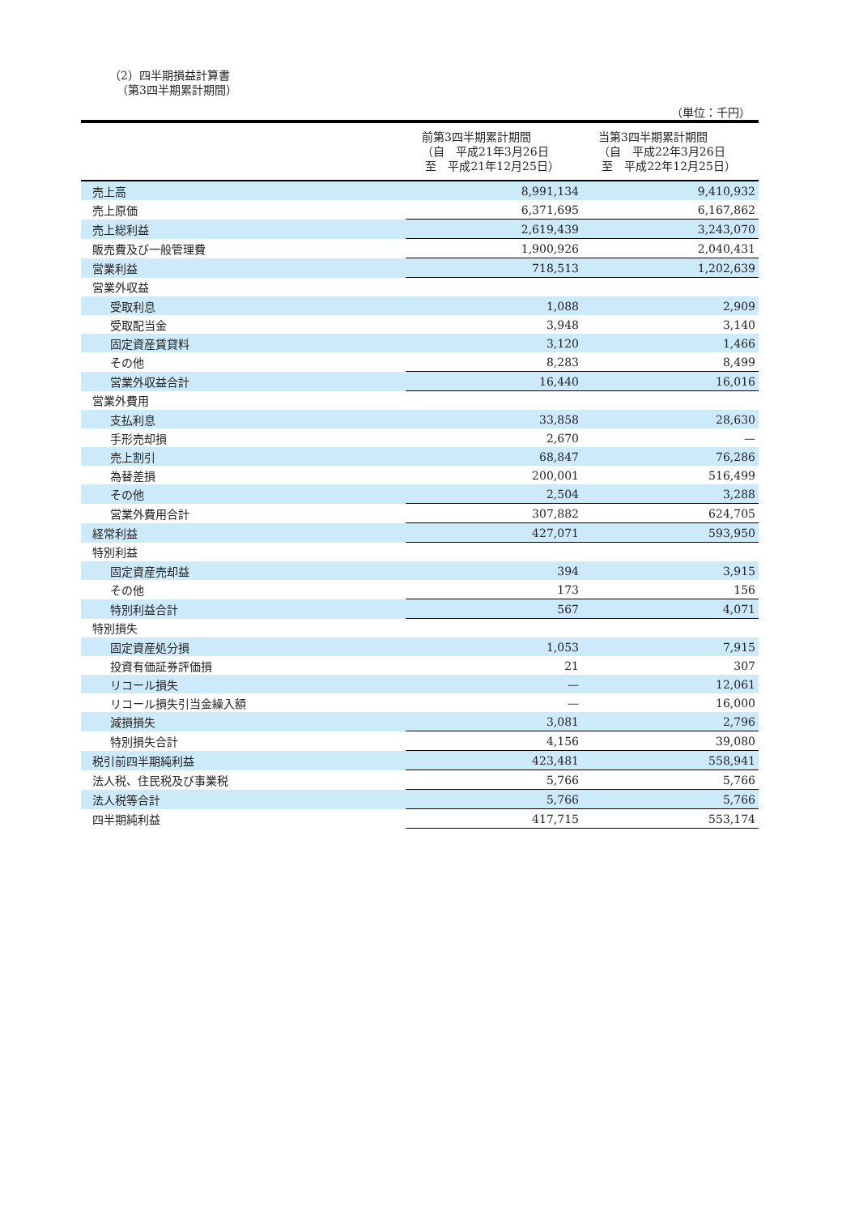（2）四半期損益計算書
（第3四半期累計期間）
（単位：千円）
| | 前第3四半期累計期間 （自 平成21年3月26日 至 平成21年12月25日） | 当第3四半期累計期間 （自 平成22年3月26日 至 平成22年12月25日） |
| --- | --- | --- |
| 売上高 | 8,991,134 | 9,410,932 |
| 売上原価 | 6,371,695 | 6,167,862 |
| 売上総利益 | 2,619,439 | 3,243,070 |
| 販売費及び一般管理費 | 1,900,926 | 2,040,431 |
| 営業利益 | 718,513 | 1,202,639 |
| 営業外収益 | | |
| 受取利息 | 1,088 | 2,909 |
| 受取配当金 | 3,948 | 3,140 |
| 固定資産賃貸料 | 3,120 | 1,466 |
| その他 | 8,283 | 8,499 |
| 営業外収益合計 | 16,440 | 16,016 |
| 営業外費用 | | |
| 支払利息 | 33,858 | 28,630 |
| 手形売却損 | 2,670 | — |
| 売上割引 | 68,847 | 76,286 |
| 為替差損 | 200,001 | 516,499 |
| その他 | 2,504 | 3,288 |
| 営業外費用合計 | 307,882 | 624,705 |
| 経常利益 | 427,071 | 593,950 |
| 特別利益 | | |
| 固定資産売却益 | 394 | 3,915 |
| その他 | 173 | 156 |
| 特別利益合計 | 567 | 4,071 |
| 特別損失 | | |
| 固定資産処分損 | 1,053 | 7,915 |
| 投資有価証券評価損 | 21 | 307 |
| リコール損失 | — | 12,061 |
| リコール損失引当金繰入額 | — | 16,000 |
| 減損損失 | 3,081 | 2,796 |
| 特別損失合計 | 4,156 | 39,080 |
| 税引前四半期純利益 | 423,481 | 558,941 |
| 法人税、住民税及び事業税 | 5,766 | 5,766 |
| 法人税等合計 | 5,766 | 5,766 |
| 四半期純利益 | 417,715 | 553,174 |